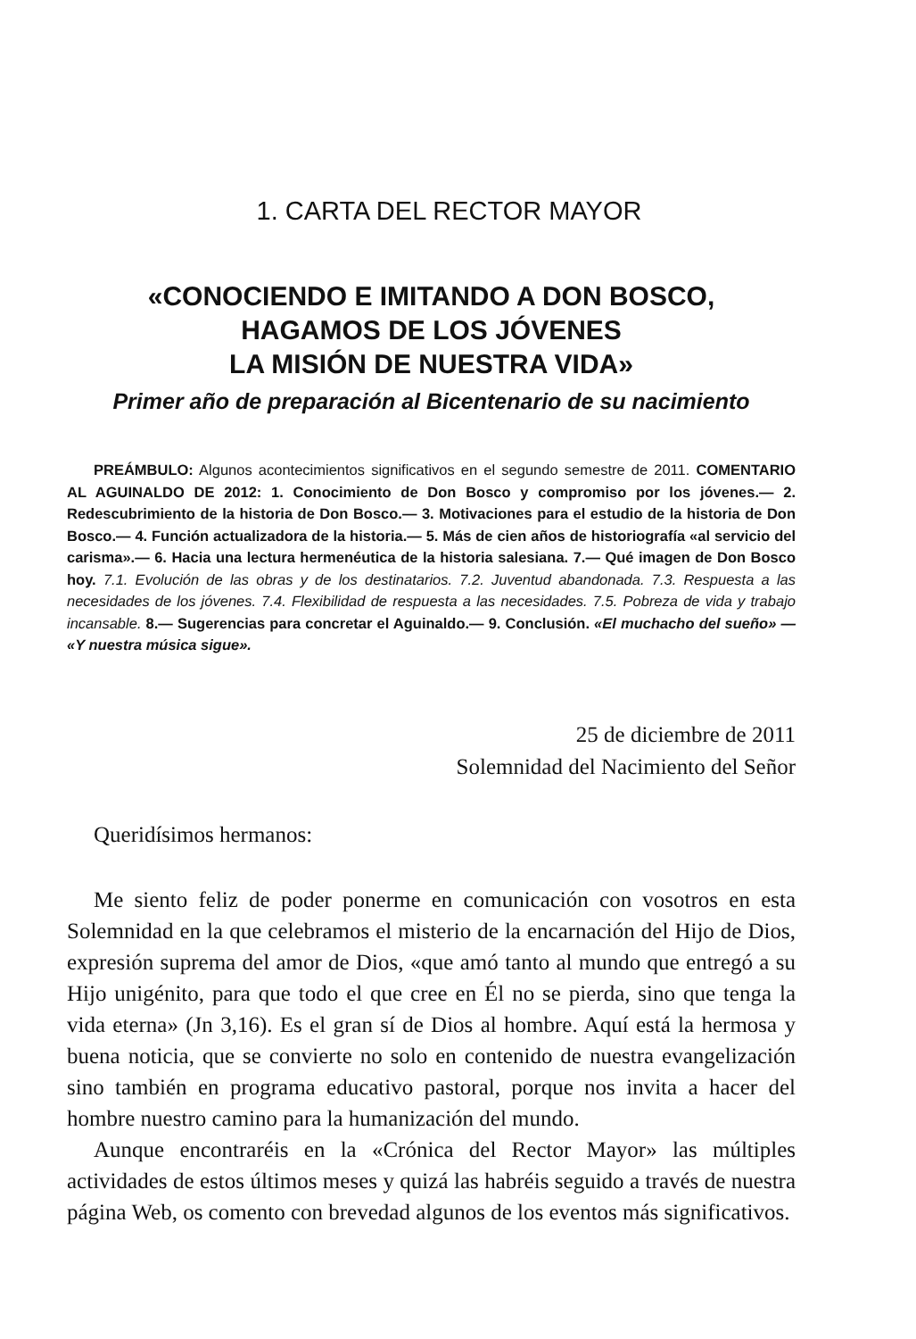1. CARTA DEL RECTOR MAYOR
«CONOCIENDO E IMITANDO A DON BOSCO,
HAGAMOS DE LOS JÓVENES
LA MISIÓN DE NUESTRA VIDA»
Primer año de preparación al Bicentenario de su nacimiento
PREÁMBULO: Algunos acontecimientos significativos en el segundo semestre de 2011. COMENTARIO AL AGUINALDO DE 2012: 1. Conocimiento de Don Bosco y compromiso por los jóvenes.— 2. Redescubrimiento de la historia de Don Bosco.— 3. Motivaciones para el estudio de la historia de Don Bosco.— 4. Función actualizadora de la historia.— 5. Más de cien años de historiografía «al servicio del carisma».— 6. Hacia una lectura hermenéutica de la historia salesiana. 7.— Qué imagen de Don Bosco hoy. 7.1. Evolución de las obras y de los destinatarios. 7.2. Juventud abandonada. 7.3. Respuesta a las necesidades de los jóvenes. 7.4. Flexibilidad de respuesta a las necesidades. 7.5. Pobreza de vida y trabajo incansable. 8.— Sugerencias para concretar el Aguinaldo.— 9. Conclusión. «El muchacho del sueño» — «Y nuestra música sigue».
25 de diciembre de 2011
Solemnidad del Nacimiento del Señor
Queridísimos hermanos:
Me siento feliz de poder ponerme en comunicación con vosotros en esta Solemnidad en la que celebramos el misterio de la encarnación del Hijo de Dios, expresión suprema del amor de Dios, «que amó tanto al mundo que entregó a su Hijo unigénito, para que todo el que cree en Él no se pierda, sino que tenga la vida eterna» (Jn 3,16). Es el gran sí de Dios al hombre. Aquí está la hermosa y buena noticia, que se convierte no solo en contenido de nuestra evangelización sino también en programa educativo pastoral, porque nos invita a hacer del hombre nuestro camino para la humanización del mundo.
Aunque encontraréis en la «Crónica del Rector Mayor» las múltiples actividades de estos últimos meses y quizá las habréis seguido a través de nuestra página Web, os comento con brevedad algunos de los eventos más significativos.